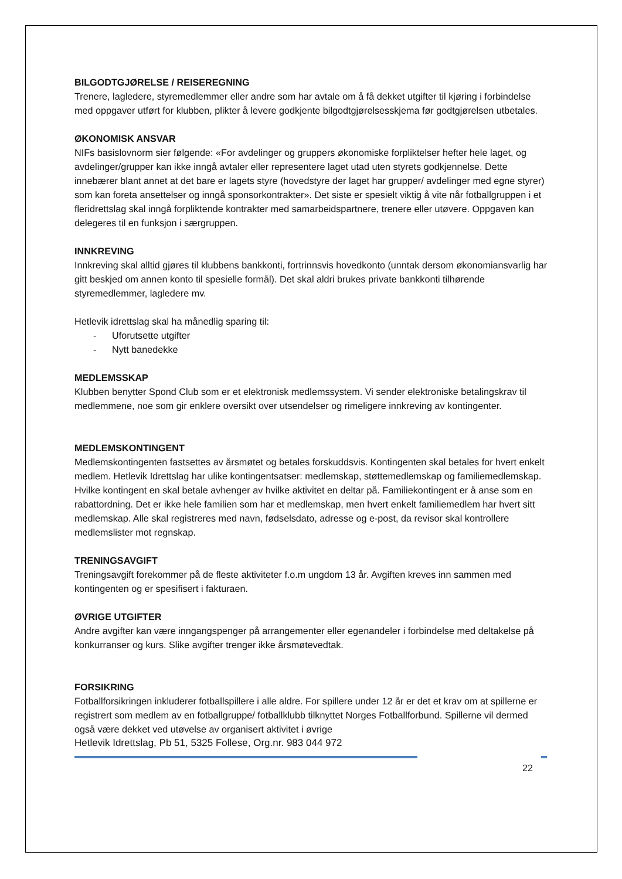BILGODTGJØRELSE / REISEREGNING
Trenere, lagledere, styremedlemmer eller andre som har avtale om å få dekket utgifter til kjøring i forbindelse med oppgaver utført for klubben, plikter å levere godkjente bilgodtgjørelsesskjema før godtgjørelsen utbetales.
ØKONOMISK ANSVAR
NIFs basislovnorm sier følgende: «For avdelinger og gruppers økonomiske forpliktelser hefter hele laget, og avdelinger/grupper kan ikke inngå avtaler eller representere laget utad uten styrets godkjennelse. Dette innebærer blant annet at det bare er lagets styre (hovedstyre der laget har grupper/ avdelinger med egne styrer) som kan foreta ansettelser og inngå sponsorkontrakter». Det siste er spesielt viktig å vite når fotballgruppen i et fleridrettslag skal inngå forpliktende kontrakter med samarbeidspartnere, trenere eller utøvere. Oppgaven kan delegeres til en funksjon i særgruppen.
INNKREVING
Innkreving skal alltid gjøres til klubbens bankkonti, fortrinnsvis hovedkonto (unntak dersom økonomiansvarlig har gitt beskjed om annen konto til spesielle formål). Det skal aldri brukes private bankkonti tilhørende styremedlemmer, lagledere mv.
Hetlevik idrettslag skal ha månedlig sparing til:
- Uforutsette utgifter
- Nytt banedekke
MEDLEMSSKAP
Klubben benytter Spond Club som er et elektronisk medlemssystem. Vi sender elektroniske betalingskrav til medlemmene, noe som gir enklere oversikt over utsendelser og rimeligere innkreving av kontingenter.
MEDLEMSKONTINGENT
Medlemskontingenten fastsettes av årsmøtet og betales forskuddsvis. Kontingenten skal betales for hvert enkelt medlem. Hetlevik Idrettslag har ulike kontingentsatser: medlemskap, støttemedlemskap og familiemedlemskap. Hvilke kontingent en skal betale avhenger av hvilke aktivitet en deltar på. Familiekontingent er å anse som en rabattordning. Det er ikke hele familien som har et medlemskap, men hvert enkelt familiemedlem har hvert sitt medlemskap. Alle skal registreres med navn, fødselsdato, adresse og e-post, da revisor skal kontrollere medlemslister mot regnskap.
TRENINGSAVGIFT
Treningsavgift forekommer på de fleste aktiviteter f.o.m ungdom 13 år. Avgiften kreves inn sammen med kontingenten og er spesifisert i fakturaen.
ØVRIGE UTGIFTER
Andre avgifter kan være inngangspenger på arrangementer eller egenandeler i forbindelse med deltakelse på konkurranser og kurs. Slike avgifter trenger ikke årsmøtevedtak.
FORSIKRING
Fotballforsikringen inkluderer fotballspillere i alle aldre. For spillere under 12 år er det et krav om at spillerne er registrert som medlem av en fotballgruppe/ fotballklubb tilknyttet Norges Fotballforbund. Spillerne vil dermed også være dekket ved utøvelse av organisert aktivitet i øvrige
Hetlevik Idrettslag, Pb 51, 5325 Follese, Org.nr. 983 044 972
22